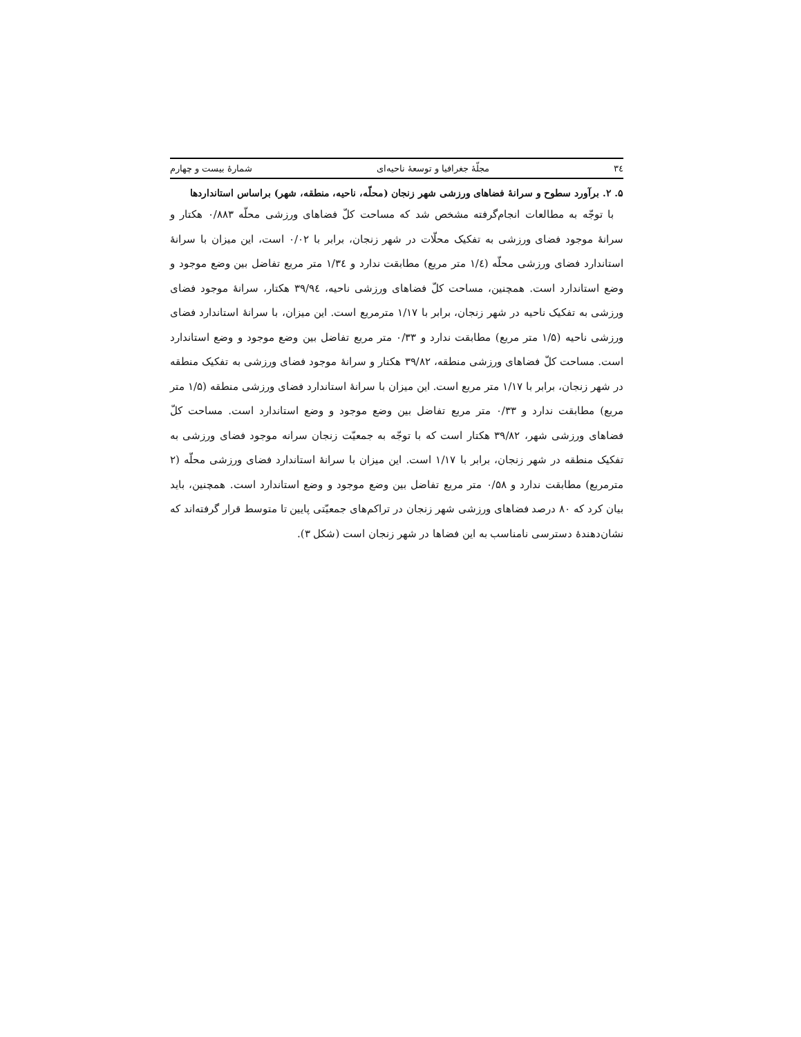۳٤ مجلّهٔ جغرافیا و توسعهٔ ناحیه‌ای شمارهٔ بیست و چهارم
۵. ۲. برآورد سطوح و سرانهٔ فضاهای ورزشی شهر زنجان (محلّه، ناحیه، منطقه، شهر) براساس استانداردها
با توجّه به مطالعات انجام‌گرفته مشخص شد که مساحت کلّ فضاهای ورزشی محلّه ۰/۸۸۳ هکتار و سرانهٔ موجود فضای ورزشی به تفکیک محلّات در شهر زنجان، برابر با ۰/۰۲ است، این میزان با سرانهٔ استاندارد فضای ورزشی محلّه (۱/٤ متر مربع) مطابقت ندارد و ۱/۳٤ متر مربع تفاضل بین وضع موجود و وضع استاندارد است. همچنین، مساحت کلّ فضاهای ورزشی ناحیه، ۳۹/۹٤ هکتار، سرانهٔ موجود فضای ورزشی به تفکیک ناحیه در شهر زنجان، برابر با ۱/۱۷ مترمربع است. این میزان، با سرانهٔ استاندارد فضای ورزشی ناحیه (۱/۵ متر مربع) مطابقت ندارد و ۰/۳۳ متر مربع تفاضل بین وضع موجود و وضع استاندارد است. مساحت کلّ فضاهای ورزشی منطقه، ۳۹/۸۲ هکتار و سرانهٔ موجود فضای ورزشی به تفکیک منطقه در شهر زنجان، برابر با ۱/۱۷ متر مربع است. این میزان با سرانهٔ استاندارد فضای ورزشی منطقه (۱/۵ متر مربع) مطابقت ندارد و ۰/۳۳ متر مربع تفاضل بین وضع موجود و وضع استاندارد است. مساحت کلّ فضاهای ورزشی شهر، ۳۹/۸۲ هکتار است که با توجّه به جمعیّت زنجان سرانه موجود فضای ورزشی به تفکیک منطقه در شهر زنجان، برابر با ۱/۱۷ است. این میزان با سرانهٔ استاندارد فضای ورزشی محلّه (۲ مترمربع) مطابقت ندارد و ۰/۵۸ متر مربع تفاضل بین وضع موجود و وضع استاندارد است. همچنین، باید بیان کرد که ۸۰ درصد فضاهای ورزشی شهر زنجان در تراکم‌های جمعیّتی پایین تا متوسط قرار گرفته‌اند که نشان‌دهندهٔ دسترسی نامناسب به این فضاها در شهر زنجان است (شکل ۳).